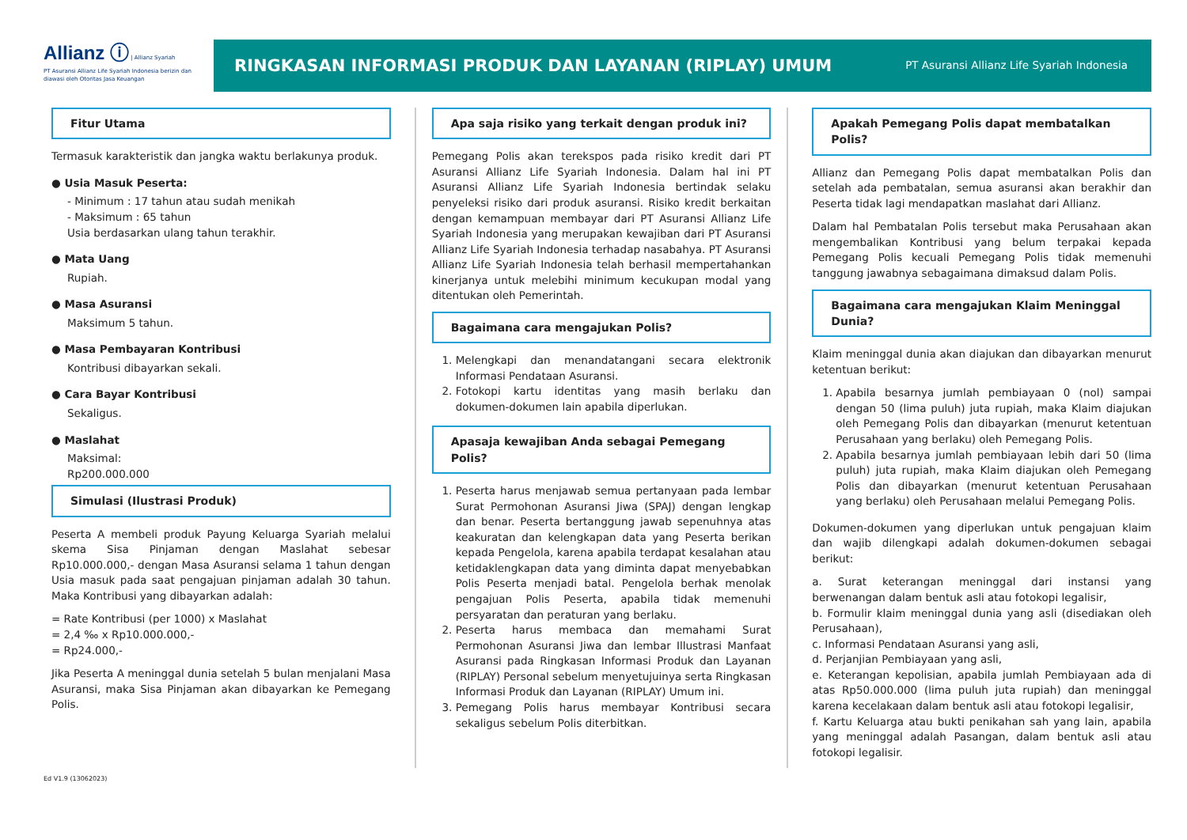Allianz ⓘ | Allianz Syariah
PT Asuransi Allianz Life Syariah Indonesia berizin dan diawasi oleh Otoritas Jasa Keuangan
RINGKASAN INFORMASI PRODUK DAN LAYANAN (RIPLAY) UMUM
PT Asuransi Allianz Life Syariah Indonesia
Fitur Utama
Termasuk karakteristik dan jangka waktu berlakunya produk.
● Usia Masuk Peserta:
- Minimum : 17 tahun atau sudah menikah
- Maksimum : 65 tahun
Usia berdasarkan ulang tahun terakhir.
● Mata Uang
Rupiah.
● Masa Asuransi
Maksimum 5 tahun.
● Masa Pembayaran Kontribusi
Kontribusi dibayarkan sekali.
● Cara Bayar Kontribusi
Sekaligus.
● Maslahat
Maksimal:
Rp200.000.000
Simulasi (Ilustrasi Produk)
Peserta A membeli produk Payung Keluarga Syariah melalui skema Sisa Pinjaman dengan Maslahat sebesar Rp10.000.000,- dengan Masa Asuransi selama 1 tahun dengan Usia masuk pada saat pengajuan pinjaman adalah 30 tahun. Maka Kontribusi yang dibayarkan adalah:
= Rate Kontribusi (per 1000) x Maslahat
= 2,4 ‰ x Rp10.000.000,-
= Rp24.000,-
Jika Peserta A meninggal dunia setelah 5 bulan menjalani Masa Asuransi, maka Sisa Pinjaman akan dibayarkan ke Pemegang Polis.
Apa saja risiko yang terkait dengan produk ini?
Pemegang Polis akan terekspos pada risiko kredit dari PT Asuransi Allianz Life Syariah Indonesia. Dalam hal ini PT Asuransi Allianz Life Syariah Indonesia bertindak selaku penyeleksi risiko dari produk asuransi. Risiko kredit berkaitan dengan kemampuan membayar dari PT Asuransi Allianz Life Syariah Indonesia yang merupakan kewajiban dari PT Asuransi Allianz Life Syariah Indonesia terhadap nasabahya. PT Asuransi Allianz Life Syariah Indonesia telah berhasil mempertahankan kinerjanya untuk melebihi minimum kecukupan modal yang ditentukan oleh Pemerintah.
Bagaimana cara mengajukan Polis?
1. Melengkapi dan menandatangani secara elektronik Informasi Pendataan Asuransi.
2. Fotokopi kartu identitas yang masih berlaku dan dokumen-dokumen lain apabila diperlukan.
Apasaja kewajiban Anda sebagai Pemegang Polis?
1. Peserta harus menjawab semua pertanyaan pada lembar Surat Permohonan Asuransi Jiwa (SPAJ) dengan lengkap dan benar. Peserta bertanggung jawab sepenuhnya atas keakuratan dan kelengkapan data yang Peserta berikan kepada Pengelola, karena apabila terdapat kesalahan atau ketidaklengkapan data yang diminta dapat menyebabkan Polis Peserta menjadi batal. Pengelola berhak menolak pengajuan Polis Peserta, apabila tidak memenuhi persyaratan dan peraturan yang berlaku.
2. Peserta harus membaca dan memahami Surat Permohonan Asuransi Jiwa dan lembar Illustrasi Manfaat Asuransi pada Ringkasan Informasi Produk dan Layanan (RIPLAY) Personal sebelum menyetujuinya serta Ringkasan Informasi Produk dan Layanan (RIPLAY) Umum ini.
3. Pemegang Polis harus membayar Kontribusi secara sekaligus sebelum Polis diterbitkan.
Apakah Pemegang Polis dapat membatalkan Polis?
Allianz dan Pemegang Polis dapat membatalkan Polis dan setelah ada pembatalan, semua asuransi akan berakhir dan Peserta tidak lagi mendapatkan maslahat dari Allianz.
Dalam hal Pembatalan Polis tersebut maka Perusahaan akan mengembalikan Kontribusi yang belum terpakai kepada Pemegang Polis kecuali Pemegang Polis tidak memenuhi tanggung jawabnya sebagaimana dimaksud dalam Polis.
Bagaimana cara mengajukan Klaim Meninggal Dunia?
Klaim meninggal dunia akan diajukan dan dibayarkan menurut ketentuan berikut:
1. Apabila besarnya jumlah pembiayaan 0 (nol) sampai dengan 50 (lima puluh) juta rupiah, maka Klaim diajukan oleh Pemegang Polis dan dibayarkan (menurut ketentuan Perusahaan yang berlaku) oleh Pemegang Polis.
2. Apabila besarnya jumlah pembiayaan lebih dari 50 (lima puluh) juta rupiah, maka Klaim diajukan oleh Pemegang Polis dan dibayarkan (menurut ketentuan Perusahaan yang berlaku) oleh Perusahaan melalui Pemegang Polis.
Dokumen-dokumen yang diperlukan untuk pengajuan klaim dan wajib dilengkapi adalah dokumen-dokumen sebagai berikut:
a. Surat keterangan meninggal dari instansi yang berwenangan dalam bentuk asli atau fotokopi legalisir,
b. Formulir klaim meninggal dunia yang asli (disediakan oleh Perusahaan),
c. Informasi Pendataan Asuransi yang asli,
d. Perjanjian Pembiayaan yang asli,
e. Keterangan kepolisian, apabila jumlah Pembiayaan ada di atas Rp50.000.000 (lima puluh juta rupiah) dan meninggal karena kecelakaan dalam bentuk asli atau fotokopi legalisir,
f. Kartu Keluarga atau bukti penikahan sah yang lain, apabila yang meninggal adalah Pasangan, dalam bentuk asli atau fotokopi legalisir.
Ed V1.9 (13062023)